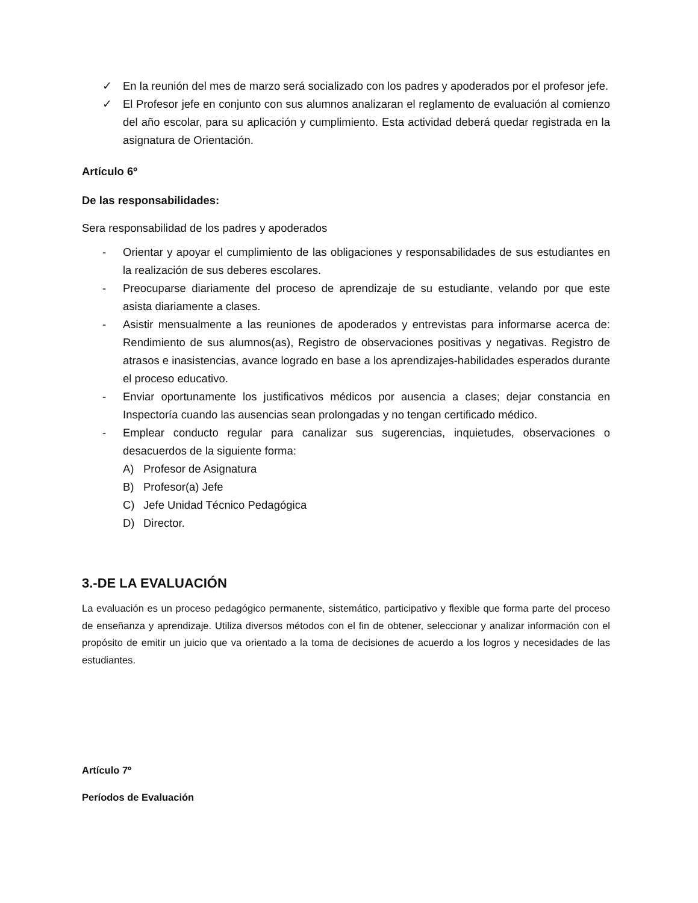✓ En la reunión del mes de marzo será socializado con los padres y apoderados por el profesor jefe.
✓ El Profesor jefe en conjunto con sus alumnos analizaran el reglamento de evaluación al comienzo del año escolar, para su aplicación y cumplimiento. Esta actividad deberá quedar registrada en la asignatura de Orientación.
Artículo 6º
De las responsabilidades:
Sera responsabilidad de los padres y apoderados
- Orientar y apoyar el cumplimiento de las obligaciones y responsabilidades de sus estudiantes en la realización de sus deberes escolares.
- Preocuparse diariamente del proceso de aprendizaje de su estudiante, velando por que este asista diariamente a clases.
- Asistir mensualmente a las reuniones de apoderados y entrevistas para informarse acerca de: Rendimiento de sus alumnos(as), Registro de observaciones positivas y negativas. Registro de atrasos e inasistencias, avance logrado en base a los aprendizajes-habilidades esperados durante el proceso educativo.
- Enviar oportunamente los justificativos médicos por ausencia a clases; dejar constancia en Inspectoría cuando las ausencias sean prolongadas y no tengan certificado médico.
- Emplear conducto regular para canalizar sus sugerencias, inquietudes, observaciones o desacuerdos de la siguiente forma:
A) Profesor de Asignatura
B) Profesor(a) Jefe
C) Jefe Unidad Técnico Pedagógica
D) Director.
3.-DE LA EVALUACIÓN
La evaluación es un proceso pedagógico permanente, sistemático, participativo y flexible que forma parte del proceso de enseñanza y aprendizaje. Utiliza diversos métodos con el fin de obtener, seleccionar y analizar información con el propósito de emitir un juicio que va orientado a la toma de decisiones de acuerdo a los logros y necesidades de las estudiantes.
Artículo 7º
Períodos de Evaluación